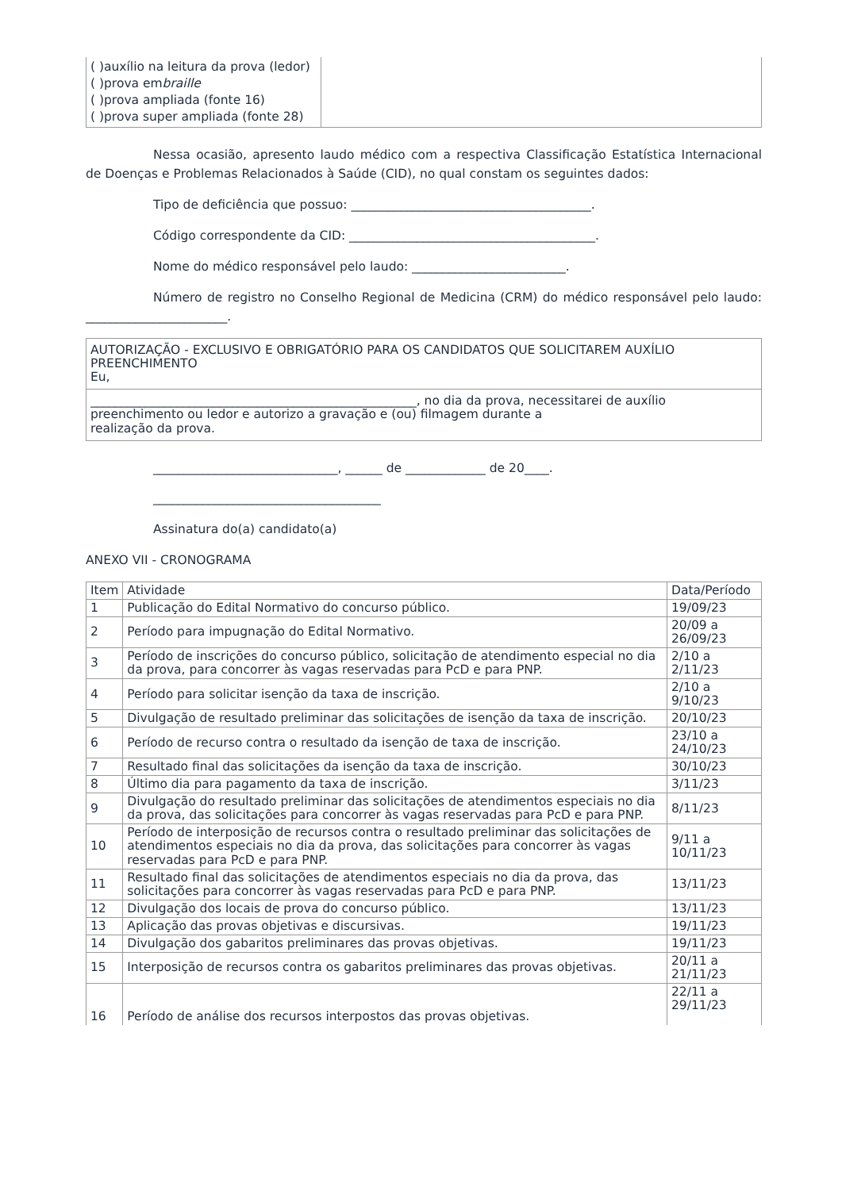| ( )auxílio na leitura da prova (ledor) ( )prova em braille ( )prova ampliada (fonte 16) ( )prova super ampliada (fonte 28) | |
Nessa ocasião, apresento laudo médico com a respectiva Classificação Estatística Internacional de Doenças e Problemas Relacionados à Saúde (CID), no qual constam os seguintes dados:
Tipo de deficiência que possuo: _______________________________________.
Código correspondente da CID: ________________________________________.
Nome do médico responsável pelo laudo: _________________________.
Número de registro no Conselho Regional de Medicina (CRM) do médico responsável pelo laudo: _______________________.
| AUTORIZAÇÃO - EXCLUSIVO E OBRIGATÓRIO PARA OS CANDIDATOS QUE SOLICITAREM AUXÍLIO PREENCHIMENTO Eu, |
| _____________________________________________________, no dia da prova, necessitarei de auxílio preenchimento ou ledor e autorizo a gravação e (ou) filmagem durante a realização da prova. |
______________________________, ______ de _____________ de 20____.
_____________________________________
Assinatura do(a) candidato(a)
ANEXO VII - CRONOGRAMA
| Item | Atividade | Data/Período |
| 1 | Publicação do Edital Normativo do concurso público. | 19/09/23 |
| 2 | Período para impugnação do Edital Normativo. | 20/09 a 26/09/23 |
| 3 | Período de inscrições do concurso público, solicitação de atendimento especial no dia da prova, para concorrer às vagas reservadas para PcD e para PNP. | 2/10 a 2/11/23 |
| 4 | Período para solicitar isenção da taxa de inscrição. | 2/10 a 9/10/23 |
| 5 | Divulgação de resultado preliminar das solicitações de isenção da taxa de inscrição. | 20/10/23 |
| 6 | Período de recurso contra o resultado da isenção de taxa de inscrição. | 23/10 a 24/10/23 |
| 7 | Resultado final das solicitações da isenção da taxa de inscrição. | 30/10/23 |
| 8 | Último dia para pagamento da taxa de inscrição. | 3/11/23 |
| 9 | Divulgação do resultado preliminar das solicitações de atendimentos especiais no dia da prova, das solicitações para concorrer às vagas reservadas para PcD e para PNP. | 8/11/23 |
| 10 | Período de interposição de recursos contra o resultado preliminar das solicitações de atendimentos especiais no dia da prova, das solicitações para concorrer às vagas reservadas para PcD e para PNP. | 9/11 a 10/11/23 |
| 11 | Resultado final das solicitações de atendimentos especiais no dia da prova, das solicitações para concorrer às vagas reservadas para PcD e para PNP. | 13/11/23 |
| 12 | Divulgação dos locais de prova do concurso público. | 13/11/23 |
| 13 | Aplicação das provas objetivas e discursivas. | 19/11/23 |
| 14 | Divulgação dos gabaritos preliminares das provas objetivas. | 19/11/23 |
| 15 | Interposição de recursos contra os gabaritos preliminares das provas objetivas. | 20/11 a 21/11/23 |
| 16 | Período de análise dos recursos interpostos das provas objetivas. | 22/11 a 29/11/23 |